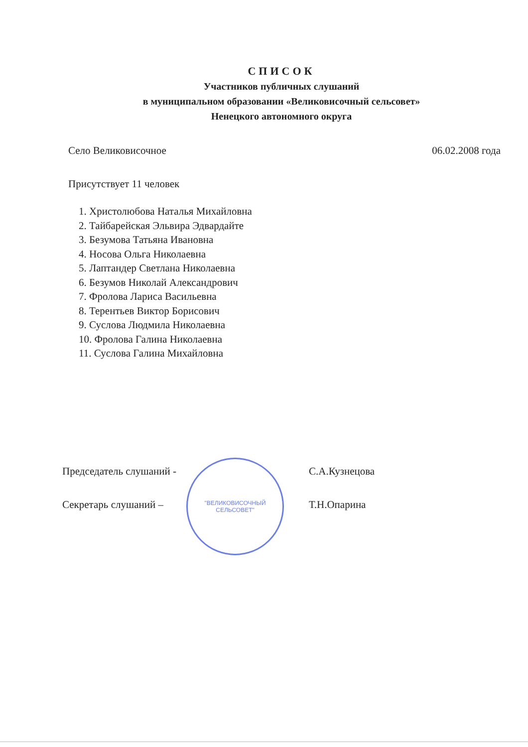СПИСОК
Участников публичных слушаний
в муниципальном образовании «Великовисочный сельсовет»
Ненецкого автономного округа
Село Великовисочное 06.02.2008 года
Присутствует 11 человек
1. Христолюбова Наталья Михайловна
2. Тайбарейская Эльвира Эдвардайте
3. Безумова Татьяна Ивановна
4. Носова Ольга Николаевна
5. Лаптандер Светлана Николаевна
6. Безумов Николай Александрович
7. Фролова Лариса Васильевна
8. Терентьев Виктор Борисович
9. Суслова Людмила Николаевна
10. Фролова Галина Николаевна
11. Суслова Галина Михайловна
Председатель слушаний -
Секретарь слушаний –
"ВЕЛИКОВИСОЧНЫЙ
СЕЛЬСОВЕТ"
С.А.Кузнецова
Т.Н.Опарина